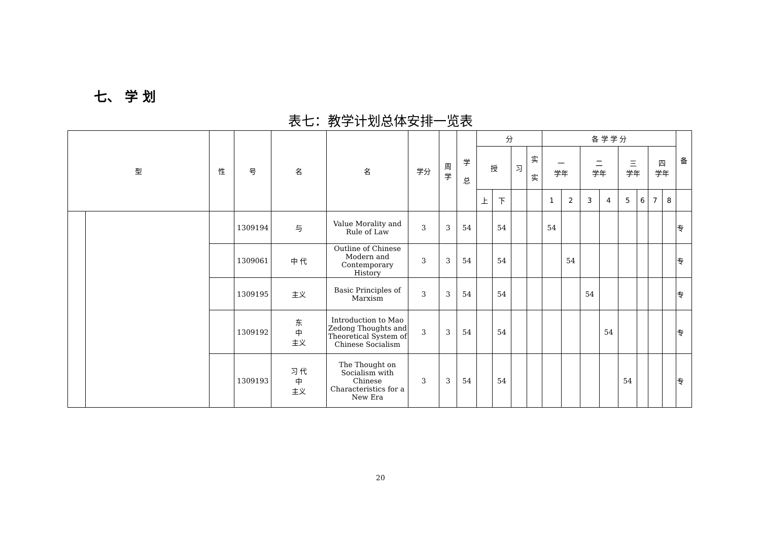七、 学 划
表七：教学计划总体安排一览表
| 型 | | 性 | 号 | 名 | 名 | 学分 | 周 学 | 学 总 | 分 | | | | 各 学 学 分 | | | | | | | | 备 |
| --- | --- | --- | --- | --- | --- | --- | --- | --- | --- | --- | --- | --- | --- | --- | --- | --- | --- | --- | --- | --- | --- |
| | | | | | | | | | 授 | | 习 | 实 实 | 一 学年 | | 二 学年 | | 三 学年 | | 四 学年 | | |
| | | | | | | | | | 上 | 下 | | | 1 | 2 | 3 | 4 | 5 | 6 | 7 | 8 | |
| | | | 1309194 | 与 | Value Morality and Rule of Law | 3 | 3 | 54 | | 54 | | | 54 | | | | | | | | 专 |
| | | | 1309061 | 中 代 | Outline of Chinese Modern and Contemporary History | 3 | 3 | 54 | | 54 | | | | 54 | | | | | | | 专 |
| | | | 1309195 | 主义 | Basic Principles of Marxism | 3 | 3 | 54 | | 54 | | | | | 54 | | | | | | 专 |
| | | | 1309192 | 东 中 主义 | Introduction to Mao Zedong Thoughts and Theoretical System of Chinese Socialism | 3 | 3 | 54 | | 54 | | | | | | 54 | | | | | 专 |
| | | | 1309193 | 习 代 中 主义 | The Thought on Socialism with Chinese Characteristics for a New Era | 3 | 3 | 54 | | 54 | | | | | | | 54 | | | | 专 |
20